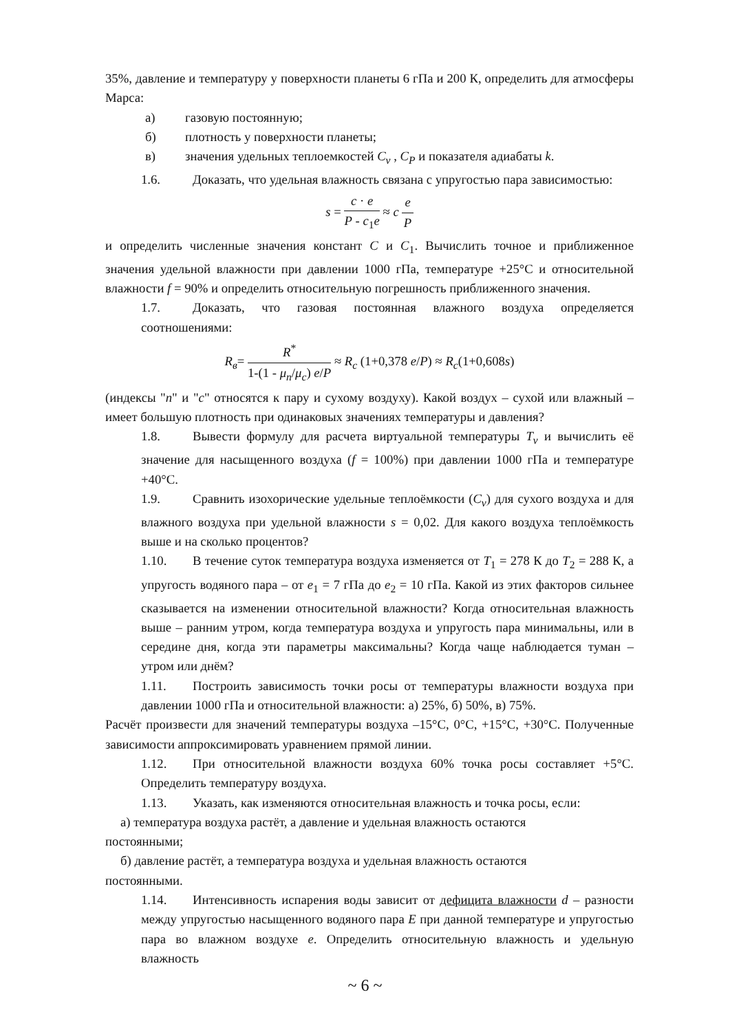35%, давление и температуру у поверхности планеты 6 гПа и 200 К, определить для атмосферы Марса:
а) газовую постоянную;
б) плотность у поверхности планеты;
в) значения удельных теплоемкостей C<sub>v</sub> , C<sub>P</sub> и показателя адиабаты k.
1.6. Доказать, что удельная влажность связана с упругостью пара зависимостью:
s = c · e P - c<sub>1</sub>e ≈ c e P
и определить численные значения констант C и C<sub>1</sub>. Вычислить точное и приближенное значения удельной влажности при давлении 1000 гПа, температуре +25°С и относительной влажности f = 90% и определить относительную погрешность приближенного значения.
1.7. Доказать, что газовая постоянная влажного воздуха определяется соотношениями:
R<sub>в</sub>= R<sup>*</sup> 1-(1 - μ<sub>n</sub>/μ<sub>c</sub>) e/P ≈ R<sub>c</sub> (1+0,378 e/P) ≈ R<sub>c</sub>(1+0,608s)
(индексы "n" и "c" относятся к пару и сухому воздуху). Какой воздух – сухой или влажный – имеет большую плотность при одинаковых значениях температуры и давления?
1.8. Вывести формулу для расчета виртуальной температуры T<sub>v</sub> и вычислить её значение для насыщенного воздуха (f = 100%) при давлении 1000 гПа и температуре +40°С.
1.9. Сравнить изохорические удельные теплоёмкости (C<sub>v</sub>) для сухого воздуха и для влажного воздуха при удельной влажности s = 0,02. Для какого воздуха теплоёмкость выше и на сколько процентов?
1.10. В течение суток температура воздуха изменяется от T<sub>1</sub> = 278 К до T<sub>2</sub> = 288 К, а упругость водяного пара – от e<sub>1</sub> = 7 гПа до e<sub>2</sub> = 10 гПа. Какой из этих факторов сильнее сказывается на изменении относительной влажности? Когда относительная влажность выше – ранним утром, когда температура воздуха и упругость пара минимальны, или в середине дня, когда эти параметры максимальны? Когда чаще наблюдается туман – утром или днём?
1.11. Построить зависимость точки росы от температуры влажности воздуха при давлении 1000 гПа и относительной влажности: а) 25%, б) 50%, в) 75%.
Расчёт произвести для значений температуры воздуха –15°С, 0°С, +15°С, +30°С. Полученные зависимости аппроксимировать уравнением прямой линии.
1.12. При относительной влажности воздуха 60% точка росы составляет +5°С. Определить температуру воздуха.
1.13. Указать, как изменяются относительная влажность и точка росы, если:
а) температура воздуха растёт, а давление и удельная влажность остаются
постоянными;
б) давление растёт, а температура воздуха и удельная влажность остаются
постоянными.
1.14. Интенсивность испарения воды зависит от дефицита влажности d – разности между упругостью насыщенного водяного пара E при данной температуре и упругостью пара во влажном воздухе e. Определить относительную влажность и удельную влажность
~ 6 ~